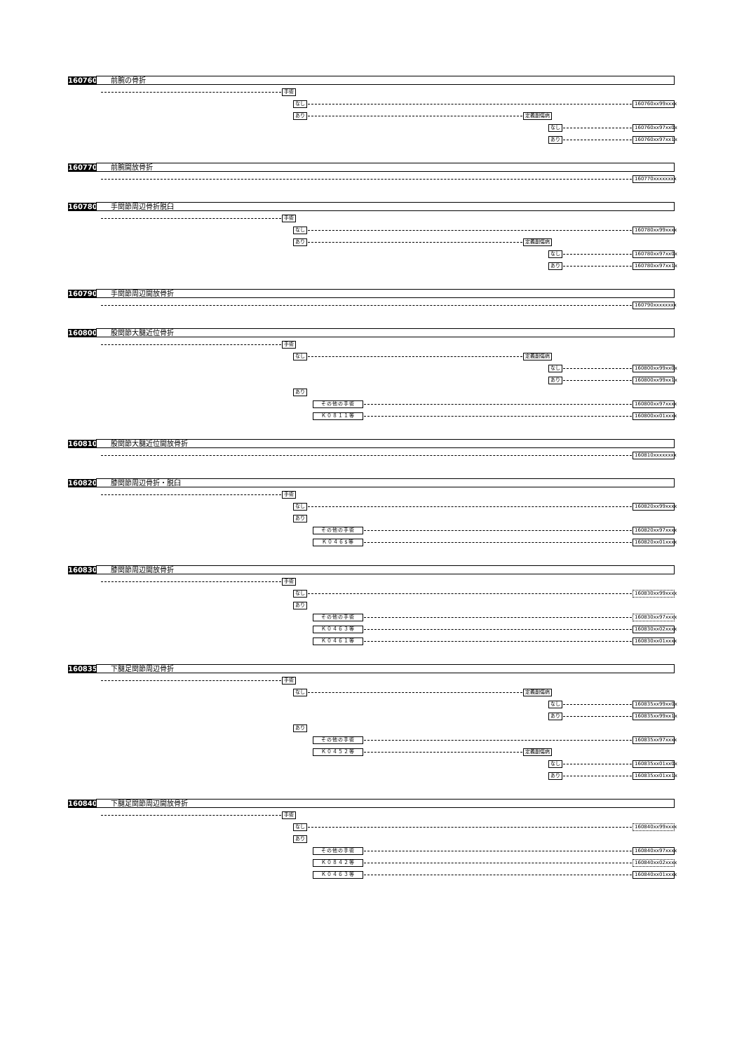160760 前腕の骨折
手術
なし 160760xx99xxxx
あり 定義副傷病
なし 160760xx97xx0x
あり 160760xx97xx1x
160770 前腕開放骨折
160770xxxxxxxx
160780 手関節周辺骨折脱臼
手術
なし 160780xx99xxxx
あり 定義副傷病
なし 160780xx97xx0x
あり 160780xx97xx1x
160790 手関節周辺開放骨折
160790xxxxxxxx
160800 股関節大腿近位骨折
手術
なし 定義副傷病
なし 160800xx99xx0x
あり 160800xx99xx1x
あり
その他の手術 160800xx97xxxx
Ｋ０８１１等 160800xx01xxxx
160810 股関節大腿近位開放骨折
160810xxxxxxxx
160820 膝関節周辺骨折・脱臼
手術
なし 160820xx99xxxx
あり
その他の手術 160820xx97xxxx
Ｋ０４６$等 160820xx01xxxx
160830 膝関節周辺開放骨折
手術
なし 160830xx99xxxx
あり
その他の手術 160830xx97xxxx
Ｋ０４６３等 160830xx02xxxx
Ｋ０４６１等 160830xx01xxxx
160835 下腿足関節周辺骨折
手術
なし 定義副傷病
なし 160835xx99xx0x
あり 160835xx99xx1x
あり
その他の手術 160835xx97xxxx
Ｋ０４５２等 定義副傷病
なし 160835xx01xx0x
あり 160835xx01xx1x
160840 下腿足関節周辺開放骨折
手術
なし 160840xx99xxxx
あり
その他の手術 160840xx97xxxx
Ｋ０８４２等 160840xx02xxxx
Ｋ０４６３等 160840xx01xxxx